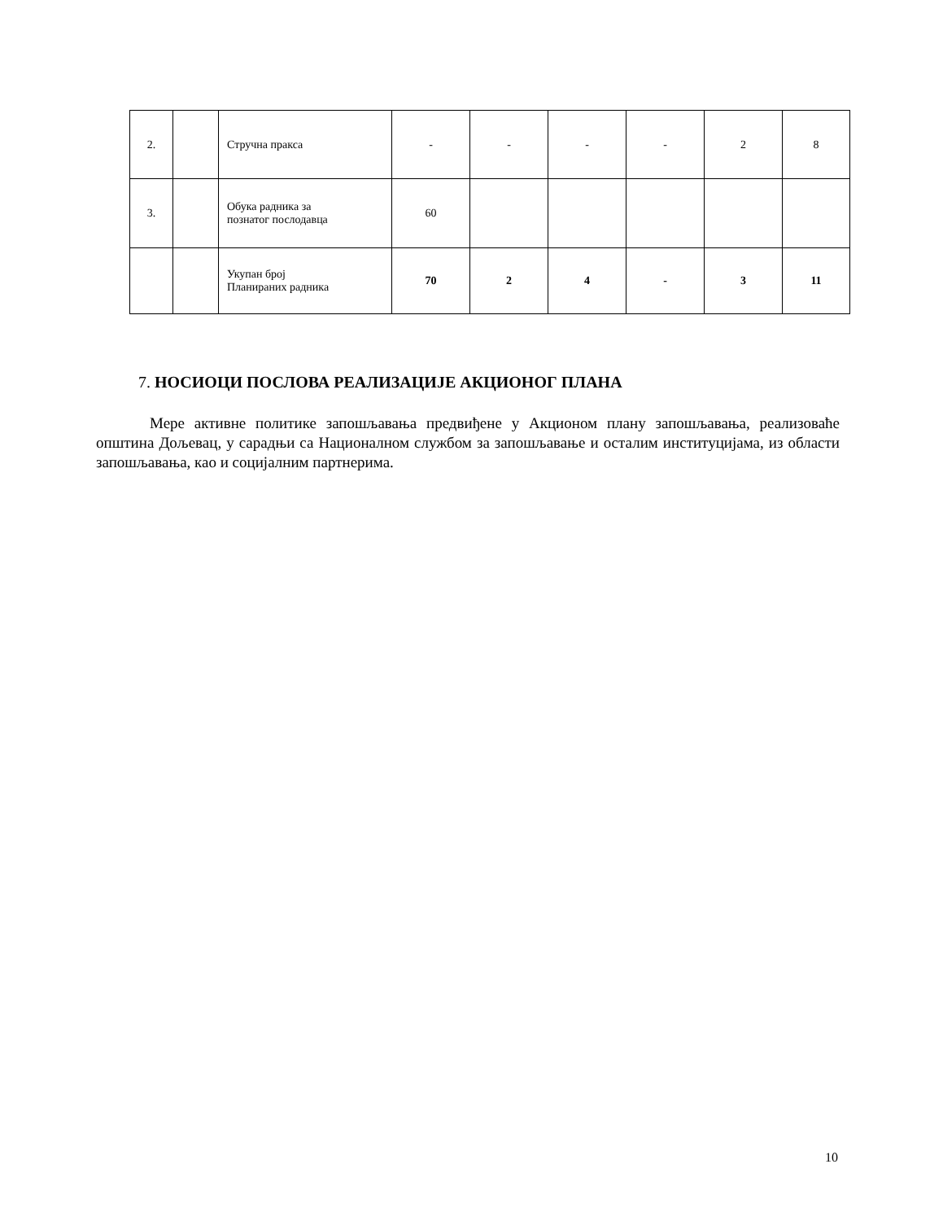| 2. | | Стручна пракса | - | - | - | - | 2 | 8 |
| 3. | | Обука радника за познатог послодавца | 60 | | | | | |
| | | Укупан број Планираних радника | 70 | 2 | 4 | - | 3 | 11 |
7. НОСИОЦИ ПОСЛОВА РЕАЛИЗАЦИЈЕ АКЦИОНОГ ПЛАНА
Мере активне политике запошљавања предвиђене у Акционом плану запошљавања, реализоваће општина Дољевац, у сарадњи са Националном службом за запошљавање и осталим институцијама, из области запошљавања, као и социјалним партнерима.
10